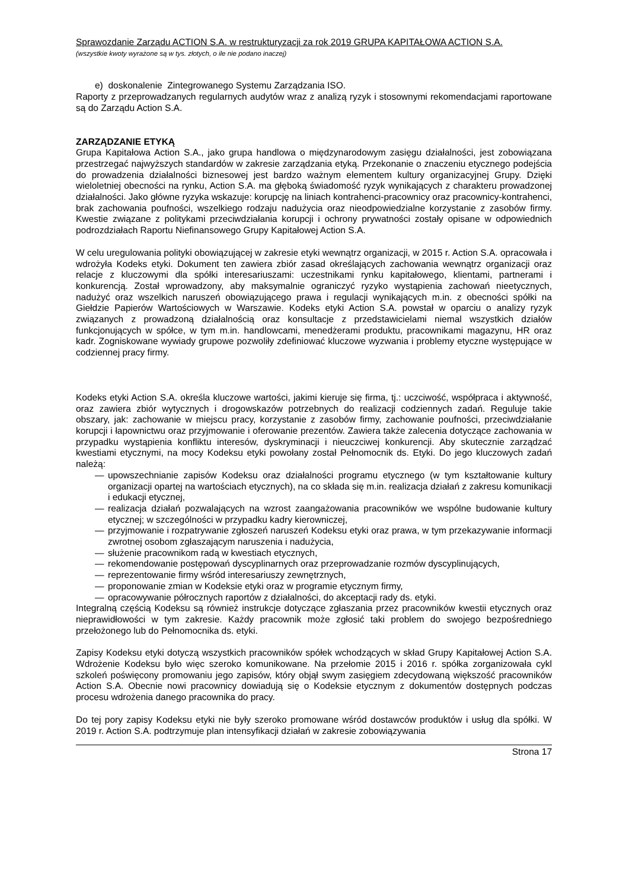Sprawozdanie Zarządu ACTION S.A. w restrukturyzacji za rok 2019 GRUPA KAPITAŁOWA ACTION S.A.
(wszystkie kwoty wyrażone są w tys. złotych, o ile nie podano inaczej)
e) doskonalenie Zintegrowanego Systemu Zarządzania ISO.
Raporty z przeprowadzanych regularnych audytów wraz z analizą ryzyk i stosownymi rekomendacjami raportowane są do Zarządu Action S.A.
ZARZĄDZANIE ETYKĄ
Grupa Kapitałowa Action S.A., jako grupa handlowa o międzynarodowym zasięgu działalności, jest zobowiązana przestrzegać najwyższych standardów w zakresie zarządzania etyką. Przekonanie o znaczeniu etycznego podejścia do prowadzenia działalności biznesowej jest bardzo ważnym elementem kultury organizacyjnej Grupy. Dzięki wieloletniej obecności na rynku, Action S.A. ma głęboką świadomość ryzyk wynikających z charakteru prowadzonej działalności. Jako główne ryzyka wskazuje: korupcję na liniach kontrahenci-pracownicy oraz pracownicy-kontrahenci, brak zachowania poufności, wszelkiego rodzaju nadużycia oraz nieodpowiedzialne korzystanie z zasobów firmy. Kwestie związane z politykami przeciwdziałania korupcji i ochrony prywatności zostały opisane w odpowiednich podrozdziałach Raportu Niefinansowego Grupy Kapitałowej Action S.A.
W celu uregulowania polityki obowiązującej w zakresie etyki wewnątrz organizacji, w 2015 r. Action S.A. opracowała i wdrożyła Kodeks etyki. Dokument ten zawiera zbiór zasad określających zachowania wewnątrz organizacji oraz relacje z kluczowymi dla spółki interesariuszami: uczestnikami rynku kapitałowego, klientami, partnerami i konkurencją. Został wprowadzony, aby maksymalnie ograniczyć ryzyko wystąpienia zachowań nieetycznych, nadużyć oraz wszelkich naruszeń obowiązującego prawa i regulacji wynikających m.in. z obecności spółki na Giełdzie Papierów Wartościowych w Warszawie. Kodeks etyki Action S.A. powstał w oparciu o analizy ryzyk związanych z prowadzoną działalnością oraz konsultacje z przedstawicielami niemal wszystkich działów funkcjonujących w spółce, w tym m.in. handlowcami, menedżerami produktu, pracownikami magazynu, HR oraz kadr. Zogniskowane wywiady grupowe pozwoliły zdefiniować kluczowe wyzwania i problemy etyczne występujące w codziennej pracy firmy.
Kodeks etyki Action S.A. określa kluczowe wartości, jakimi kieruje się firma, tj.: uczciwość, współpraca i aktywność, oraz zawiera zbiór wytycznych i drogowskazów potrzebnych do realizacji codziennych zadań. Reguluje takie obszary, jak: zachowanie w miejscu pracy, korzystanie z zasobów firmy, zachowanie poufności, przeciwdziałanie korupcji i łapownictwu oraz przyjmowanie i oferowanie prezentów. Zawiera także zalecenia dotyczące zachowania w przypadku wystąpienia konfliktu interesów, dyskryminacji i nieuczciwej konkurencji. Aby skutecznie zarządzać kwestiami etycznymi, na mocy Kodeksu etyki powołany został Pełnomocnik ds. Etyki. Do jego kluczowych zadań należą:
— upowszechnianie zapisów Kodeksu oraz działalności programu etycznego (w tym kształtowanie kultury organizacji opartej na wartościach etycznych), na co składa się m.in. realizacja działań z zakresu komunikacji i edukacji etycznej,
— realizacja działań pozwalających na wzrost zaangażowania pracowników we wspólne budowanie kultury etycznej; w szczególności w przypadku kadry kierowniczej,
— przyjmowanie i rozpatrywanie zgłoszeń naruszeń Kodeksu etyki oraz prawa, w tym przekazywanie informacji zwrotnej osobom zgłaszającym naruszenia i nadużycia,
— służenie pracownikom radą w kwestiach etycznych,
— rekomendowanie postępowań dyscyplinarnych oraz przeprowadzanie rozmów dyscyplinujących,
— reprezentowanie firmy wśród interesariuszy zewnętrznych,
— proponowanie zmian w Kodeksie etyki oraz w programie etycznym firmy,
— opracowywanie półrocznych raportów z działalności, do akceptacji rady ds. etyki.
Integralną częścią Kodeksu są również instrukcje dotyczące zgłaszania przez pracowników kwestii etycznych oraz nieprawidłowości w tym zakresie. Każdy pracownik może zgłosić taki problem do swojego bezpośredniego przełożonego lub do Pełnomocnika ds. etyki.
Zapisy Kodeksu etyki dotyczą wszystkich pracowników spółek wchodzących w skład Grupy Kapitałowej Action S.A. Wdrożenie Kodeksu było więc szeroko komunikowane. Na przełomie 2015 i 2016 r. spółka zorganizowała cykl szkoleń poświęcony promowaniu jego zapisów, który objął swym zasięgiem zdecydowaną większość pracowników Action S.A. Obecnie nowi pracownicy dowiadują się o Kodeksie etycznym z dokumentów dostępnych podczas procesu wdrożenia danego pracownika do pracy.
Do tej pory zapisy Kodeksu etyki nie były szeroko promowane wśród dostawców produktów i usług dla spółki. W 2019 r. Action S.A. podtrzymuje plan intensyfikacji działań w zakresie zobowiązywania
Strona 17